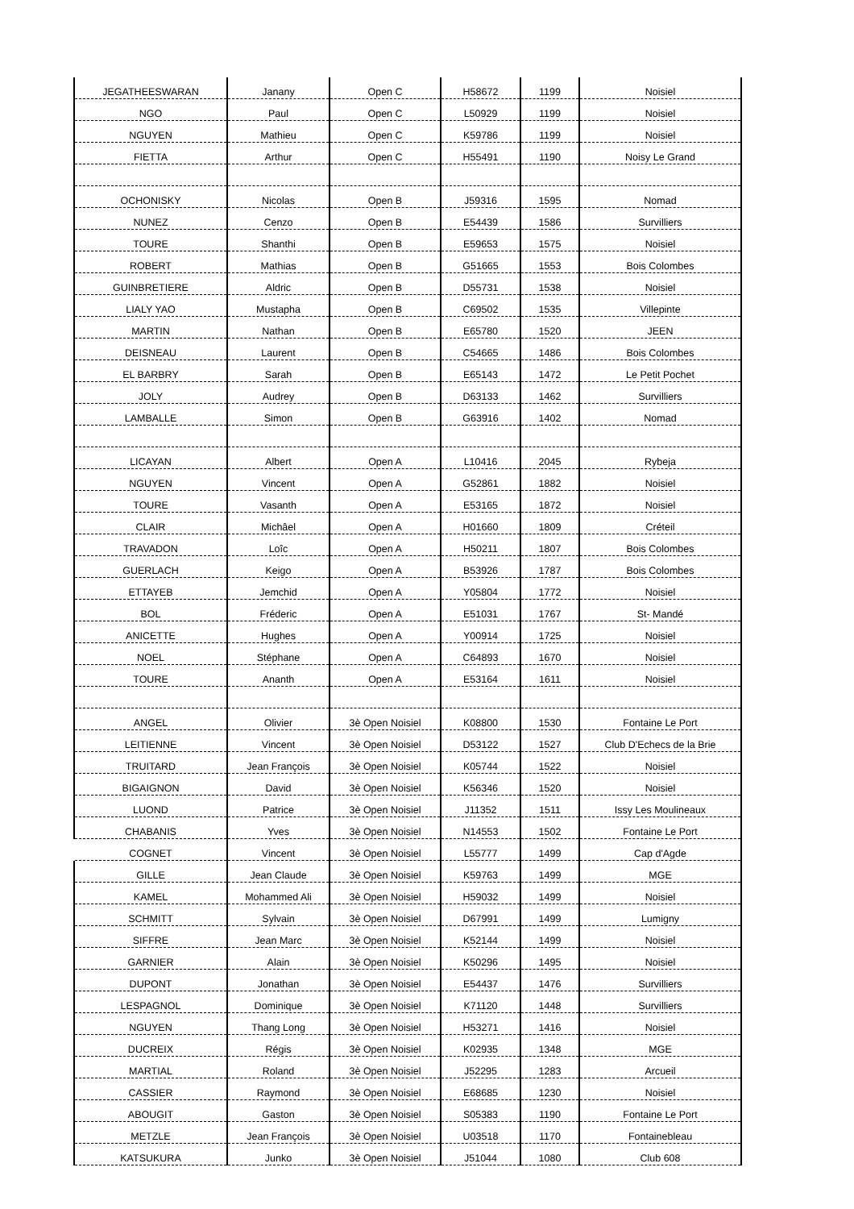| JEGATHEESWARAN | Janany | Open C | H58672 | 1199 | Noisiel |
| NGO | Paul | Open C | L50929 | 1199 | Noisiel |
| NGUYEN | Mathieu | Open C | K59786 | 1199 | Noisiel |
| FIETTA | Arthur | Open C | H55491 | 1190 | Noisy Le Grand |
| OCHONISKY | Nicolas | Open B | J59316 | 1595 | Nomad |
| NUNEZ | Cenzo | Open B | E54439 | 1586 | Survilliers |
| TOURE | Shanthi | Open B | E59653 | 1575 | Noisiel |
| ROBERT | Mathias | Open B | G51665 | 1553 | Bois Colombes |
| GUINBRETIERE | Aldric | Open B | D55731 | 1538 | Noisiel |
| LIALY YAO | Mustapha | Open B | C69502 | 1535 | Villepinte |
| MARTIN | Nathan | Open B | E65780 | 1520 | JEEN |
| DEISNEAU | Laurent | Open B | C54665 | 1486 | Bois Colombes |
| EL BARBRY | Sarah | Open B | E65143 | 1472 | Le Petit Pochet |
| JOLY | Audrey | Open B | D63133 | 1462 | Survilliers |
| LAMBALLE | Simon | Open B | G63916 | 1402 | Nomad |
| LICAYAN | Albert | Open A | L10416 | 2045 | Rybeja |
| NGUYEN | Vincent | Open A | G52861 | 1882 | Noisiel |
| TOURE | Vasanth | Open A | E53165 | 1872 | Noisiel |
| CLAIR | Michâel | Open A | H01660 | 1809 | Créteil |
| TRAVADON | Loîc | Open A | H50211 | 1807 | Bois Colombes |
| GUERLACH | Keigo | Open A | B53926 | 1787 | Bois Colombes |
| ETTAYEB | Jemchid | Open A | Y05804 | 1772 | Noisiel |
| BOL | Fréderic | Open A | E51031 | 1767 | St- Mandé |
| ANICETTE | Hughes | Open A | Y00914 | 1725 | Noisiel |
| NOEL | Stéphane | Open A | C64893 | 1670 | Noisiel |
| TOURE | Ananth | Open A | E53164 | 1611 | Noisiel |
| ANGEL | Olivier | 3è Open Noisiel | K08800 | 1530 | Fontaine Le Port |
| LEITIENNE | Vincent | 3è Open Noisiel | D53122 | 1527 | Club D'Echecs de la Brie |
| TRUITARD | Jean François | 3è Open Noisiel | K05744 | 1522 | Noisiel |
| BIGAIGNON | David | 3è Open Noisiel | K56346 | 1520 | Noisiel |
| LUOND | Patrice | 3è Open Noisiel | J11352 | 1511 | Issy Les Moulineaux |
| CHABANIS | Yves | 3è Open Noisiel | N14553 | 1502 | Fontaine Le Port |
| COGNET | Vincent | 3è Open Noisiel | L55777 | 1499 | Cap d'Agde |
| GILLE | Jean Claude | 3è Open Noisiel | K59763 | 1499 | MGE |
| KAMEL | Mohammed Ali | 3è Open Noisiel | H59032 | 1499 | Noisiel |
| SCHMITT | Sylvain | 3è Open Noisiel | D67991 | 1499 | Lumigny |
| SIFFRE | Jean Marc | 3è Open Noisiel | K52144 | 1499 | Noisiel |
| GARNIER | Alain | 3è Open Noisiel | K50296 | 1495 | Noisiel |
| DUPONT | Jonathan | 3è Open Noisiel | E54437 | 1476 | Survilliers |
| LESPAGNOL | Dominique | 3è Open Noisiel | K71120 | 1448 | Survilliers |
| NGUYEN | Thang Long | 3è Open Noisiel | H53271 | 1416 | Noisiel |
| DUCREIX | Régis | 3è Open Noisiel | K02935 | 1348 | MGE |
| MARTIAL | Roland | 3è Open Noisiel | J52295 | 1283 | Arcueil |
| CASSIER | Raymond | 3è Open Noisiel | E68685 | 1230 | Noisiel |
| ABOUGIT | Gaston | 3è Open Noisiel | S05383 | 1190 | Fontaine Le Port |
| METZLE | Jean François | 3è Open Noisiel | U03518 | 1170 | Fontainebleau |
| KATSUKURA | Junko | 3è Open Noisiel | J51044 | 1080 | Club 608 |